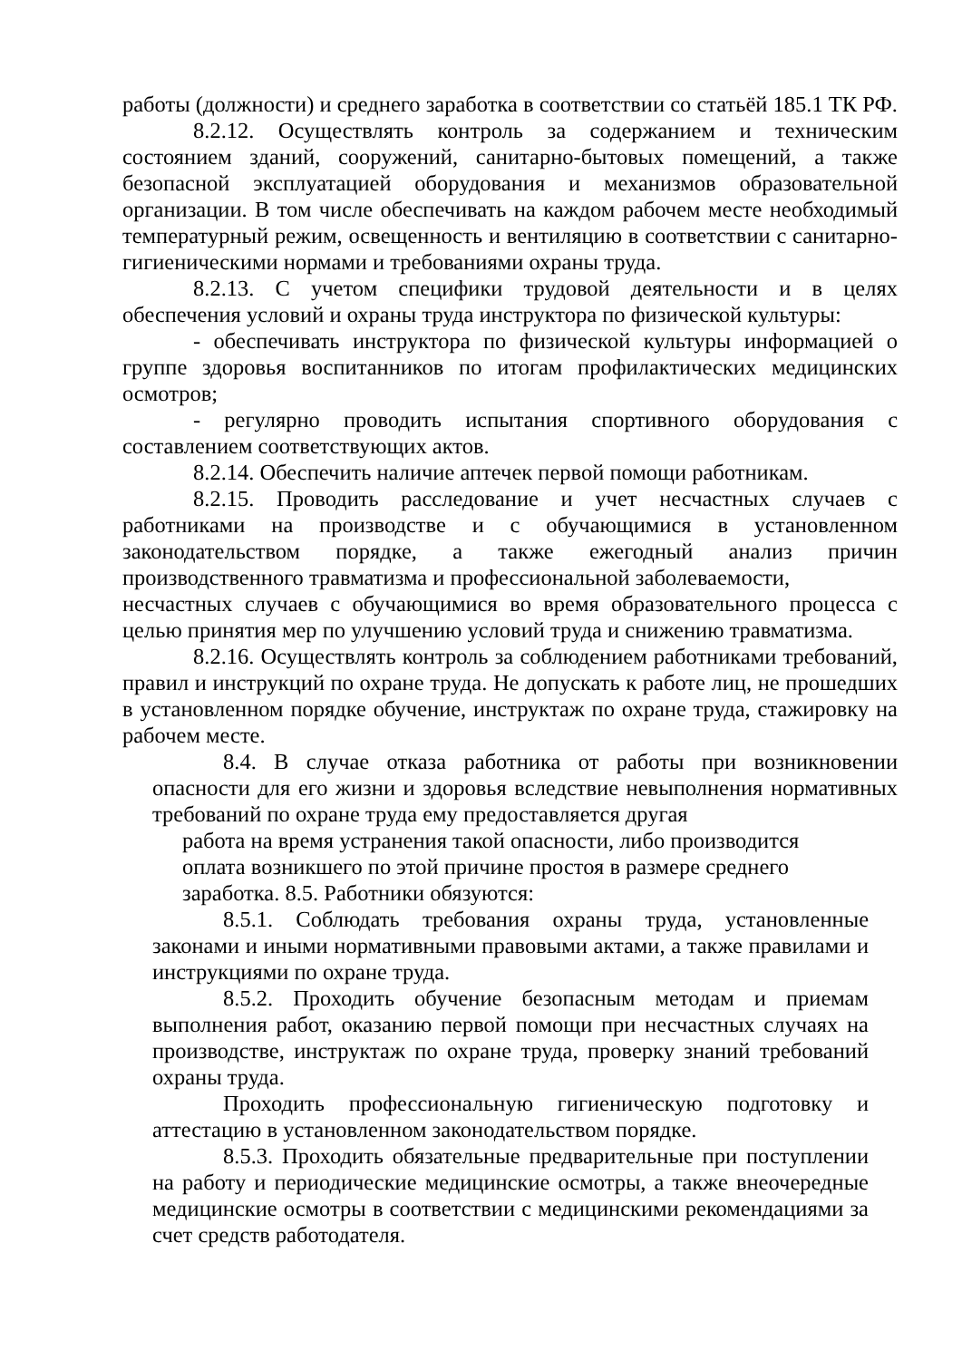работы (должности) и среднего заработка в соответствии со статьёй 185.1 ТК РФ.
8.2.12. Осуществлять контроль за содержанием и техническим состоянием зданий, сооружений, санитарно-бытовых помещений, а также безопасной эксплуатацией оборудования и механизмов образовательной организации. В том числе обеспечивать на каждом рабочем месте необходимый температурный режим, освещенность и вентиляцию в соответствии с санитарно-гигиеническими нормами и требованиями охраны труда.
8.2.13. С учетом специфики трудовой деятельности и в целях обеспечения условий и охраны труда инструктора по физической культуры:
- обеспечивать инструктора по физической культуры информацией о группе здоровья воспитанников по итогам профилактических медицинских осмотров;
- регулярно проводить испытания спортивного оборудования с составлением соответствующих актов.
8.2.14. Обеспечить наличие аптечек первой помощи работникам.
8.2.15. Проводить расследование и учет несчастных случаев с работниками на производстве и с обучающимися в установленном законодательством порядке, а также ежегодный анализ причин производственного травматизма и профессиональной заболеваемости,
несчастных случаев с обучающимися во время образовательного процесса с целью принятия мер по улучшению условий труда и снижению травматизма.
8.2.16. Осуществлять контроль за соблюдением работниками требований, правил и инструкций по охране труда. Не допускать к работе лиц, не прошедших в установленном порядке обучение, инструктаж по охране труда, стажировку на рабочем месте.
8.4. В случае отказа работника от работы при возникновении опасности для его жизни и здоровья вследствие невыполнения нормативных требований по охране труда ему предоставляется другая
работа на время устранения такой опасности, либо производится
оплата возникшего по этой причине простоя в размере среднего
заработка. 8.5. Работники обязуются:
8.5.1. Соблюдать требования охраны труда, установленные законами и иными нормативными правовыми актами, а также правилами и инструкциями по охране труда.
8.5.2. Проходить обучение безопасным методам и приемам выполнения работ, оказанию первой помощи при несчастных случаях на производстве, инструктаж по охране труда, проверку знаний требований охраны труда.
Проходить профессиональную гигиеническую подготовку и аттестацию в установленном законодательством порядке.
8.5.3. Проходить обязательные предварительные при поступлении на работу и периодические медицинские осмотры, а также внеочередные медицинские осмотры в соответствии с медицинскими рекомендациями за счет средств работодателя.